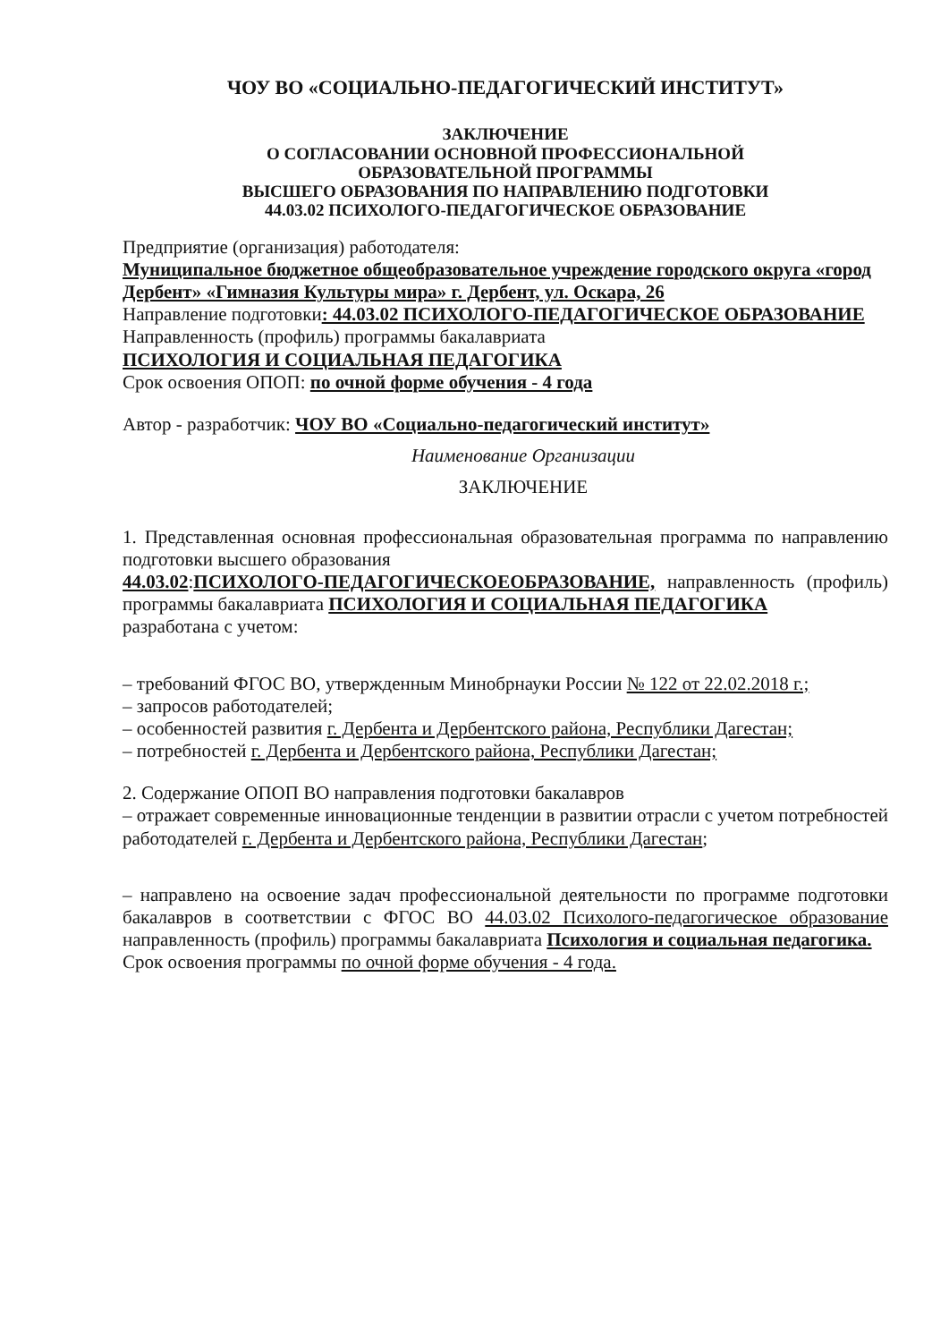ЧОУ ВО «СОЦИАЛЬНО-ПЕДАГОГИЧЕСКИЙ ИНСТИТУТ»
ЗАКЛЮЧЕНИЕ
О СОГЛАСОВАНИИ ОСНОВНОЙ ПРОФЕССИОНАЛЬНОЙ
ОБРАЗОВАТЕЛЬНОЙ ПРОГРАММЫ
ВЫСШЕГО ОБРАЗОВАНИЯ ПО НАПРАВЛЕНИЮ ПОДГОТОВКИ
44.03.02 ПСИХОЛОГО-ПЕДАГОГИЧЕСКОЕ ОБРАЗОВАНИЕ
Предприятие (организация) работодателя:
Муниципальное бюджетное общеобразовательное учреждение городского округа «город Дербент» «Гимназия Культуры мира» г. Дербент, ул. Оскара, 26
Направление подготовки: 44.03.02 ПСИХОЛОГО-ПЕДАГОГИЧЕСКОЕ ОБРАЗОВАНИЕ
Направленность (профиль) программы бакалавриата
ПСИХОЛОГИЯ И СОЦИАЛЬНАЯ ПЕДАГОГИКА
Срок освоения ОПОП: по очной форме обучения - 4 года
Автор - разработчик: ЧОУ ВО «Социально-педагогический институт»
Наименование Организации
ЗАКЛЮЧЕНИЕ
1. Представленная основная профессиональная образовательная программа по направлению подготовки высшего образования
44.03.02:ПСИХОЛОГО-ПЕДАГОГИЧЕСКОЕОБРАЗОВАНИЕ, направленность (профиль) программы бакалавриата ПСИХОЛОГИЯ И СОЦИАЛЬНАЯ ПЕДАГОГИКА
разработана с учетом:
– требований ФГОС ВО, утвержденным Минобрнауки России № 122 от 22.02.2018 г.;
– запросов работодателей;
– особенностей развития г. Дербента и Дербентского района, Республики Дагестан;
– потребностей г. Дербента и Дербентского района, Республики Дагестан;
2. Содержание ОПОП ВО направления подготовки бакалавров
– отражает современные инновационные тенденции в развитии отрасли с учетом потребностей работодателей г. Дербента и Дербентского района, Республики Дагестан;
– направлено на освоение задач профессиональной деятельности по программе подготовки бакалавров в соответствии с ФГОС ВО 44.03.02 Психолого-педагогическое образование направленность (профиль) программы бакалавриата Психология и социальная педагогика.
Срок освоения программы по очной форме обучения - 4 года.